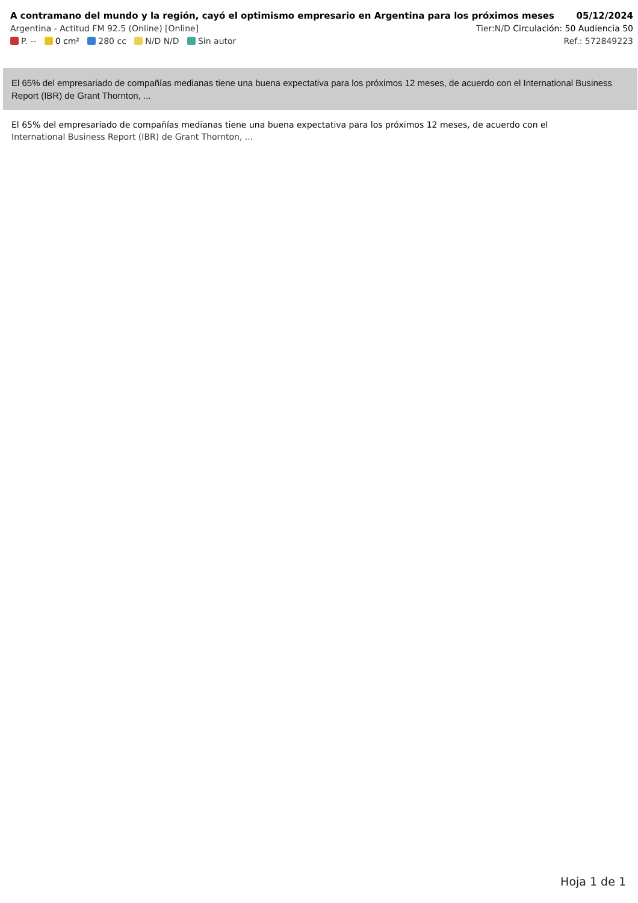A contramano del mundo y la región, cayó el optimismo empresario en Argentina para los próximos meses 05/12/2024
Argentina - Actitud FM 92.5 (Online) [Online] Tier:N/D Circulación: 50 Audiencia 50
P. -- 0 cm² 280 cc N/D N/D Sin autor Ref.: 572849223
El 65% del empresariado de compañías medianas tiene una buena expectativa para los próximos 12 meses, de acuerdo con el International Business Report (IBR) de Grant Thornton, ...
El 65% del empresariado de compañías medianas tiene una buena expectativa para los próximos 12 meses, de acuerdo con el
International Business Report (IBR) de Grant Thornton, ...
Hoja 1 de 1